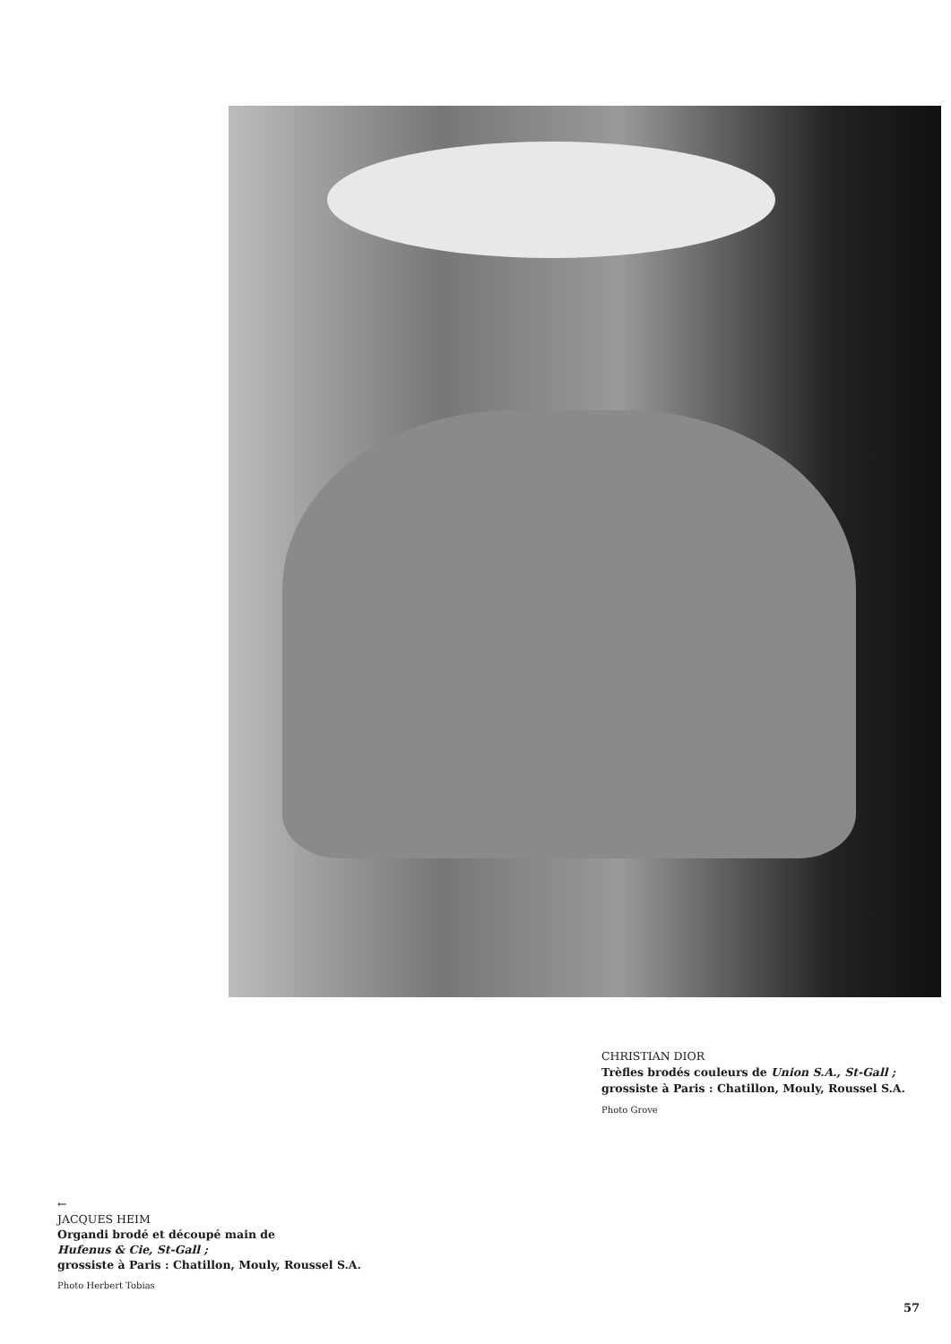CHRISTIAN DIOR
Trèfles brodés couleurs de Union S.A., St-Gall ;
grossiste à Paris : Chatillon, Mouly, Roussel S.A.
Photo Grove
←
JACQUES HEIM
Organdi brodé et découpé main de
Hufenus & Cie, St-Gall ;
grossiste à Paris : Chatillon, Mouly, Roussel S.A.
Photo Herbert Tobias
57